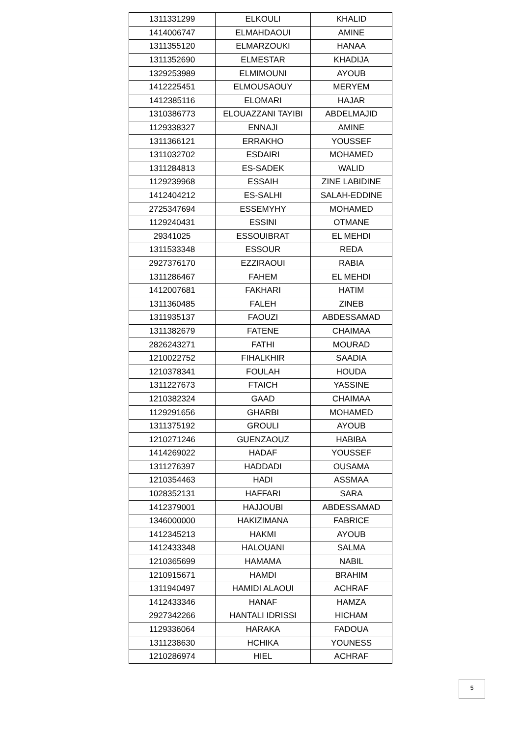| 1311331299 | ELKOULI | KHALID |
| 1414006747 | ELMAHDAOUI | AMINE |
| 1311355120 | ELMARZOUKI | HANAA |
| 1311352690 | ELMESTAR | KHADIJA |
| 1329253989 | ELMIMOUNI | AYOUB |
| 1412225451 | ELMOUSAOUY | MERYEM |
| 1412385116 | ELOMARI | HAJAR |
| 1310386773 | ELOUAZZANI TAYIBI | ABDELMAJID |
| 1129338327 | ENNAJI | AMINE |
| 1311366121 | ERRAKHO | YOUSSEF |
| 1311032702 | ESDAIRI | MOHAMED |
| 1311284813 | ES-SADEK | WALID |
| 1129239968 | ESSAIH | ZINE LABIDINE |
| 1412404212 | ES-SALHI | SALAH-EDDINE |
| 2725347694 | ESSEMYHY | MOHAMED |
| 1129240431 | ESSINI | OTMANE |
| 29341025 | ESSOUIBRAT | EL MEHDI |
| 1311533348 | ESSOUR | REDA |
| 2927376170 | EZZIRAOUI | RABIA |
| 1311286467 | FAHEM | EL MEHDI |
| 1412007681 | FAKHARI | HATIM |
| 1311360485 | FALEH | ZINEB |
| 1311935137 | FAOUZI | ABDESSAMAD |
| 1311382679 | FATENE | CHAIMAA |
| 2826243271 | FATHI | MOURAD |
| 1210022752 | FIHALKHIR | SAADIA |
| 1210378341 | FOULAH | HOUDA |
| 1311227673 | FTAICH | YASSINE |
| 1210382324 | GAAD | CHAIMAA |
| 1129291656 | GHARBI | MOHAMED |
| 1311375192 | GROULI | AYOUB |
| 1210271246 | GUENZAOUZ | HABIBA |
| 1414269022 | HADAF | YOUSSEF |
| 1311276397 | HADDADI | OUSAMA |
| 1210354463 | HADI | ASSMAA |
| 1028352131 | HAFFARI | SARA |
| 1412379001 | HAJJOUBI | ABDESSAMAD |
| 1346000000 | HAKIZIMANA | FABRICE |
| 1412345213 | HAKMI | AYOUB |
| 1412433348 | HALOUANI | SALMA |
| 1210365699 | HAMAMA | NABIL |
| 1210915671 | HAMDI | BRAHIM |
| 1311940497 | HAMIDI ALAOUI | ACHRAF |
| 1412433346 | HANAF | HAMZA |
| 2927342266 | HANTALI IDRISSI | HICHAM |
| 1129336064 | HARAKA | FADOUA |
| 1311238630 | HCHIKA | YOUNESS |
| 1210286974 | HIEL | ACHRAF |
5